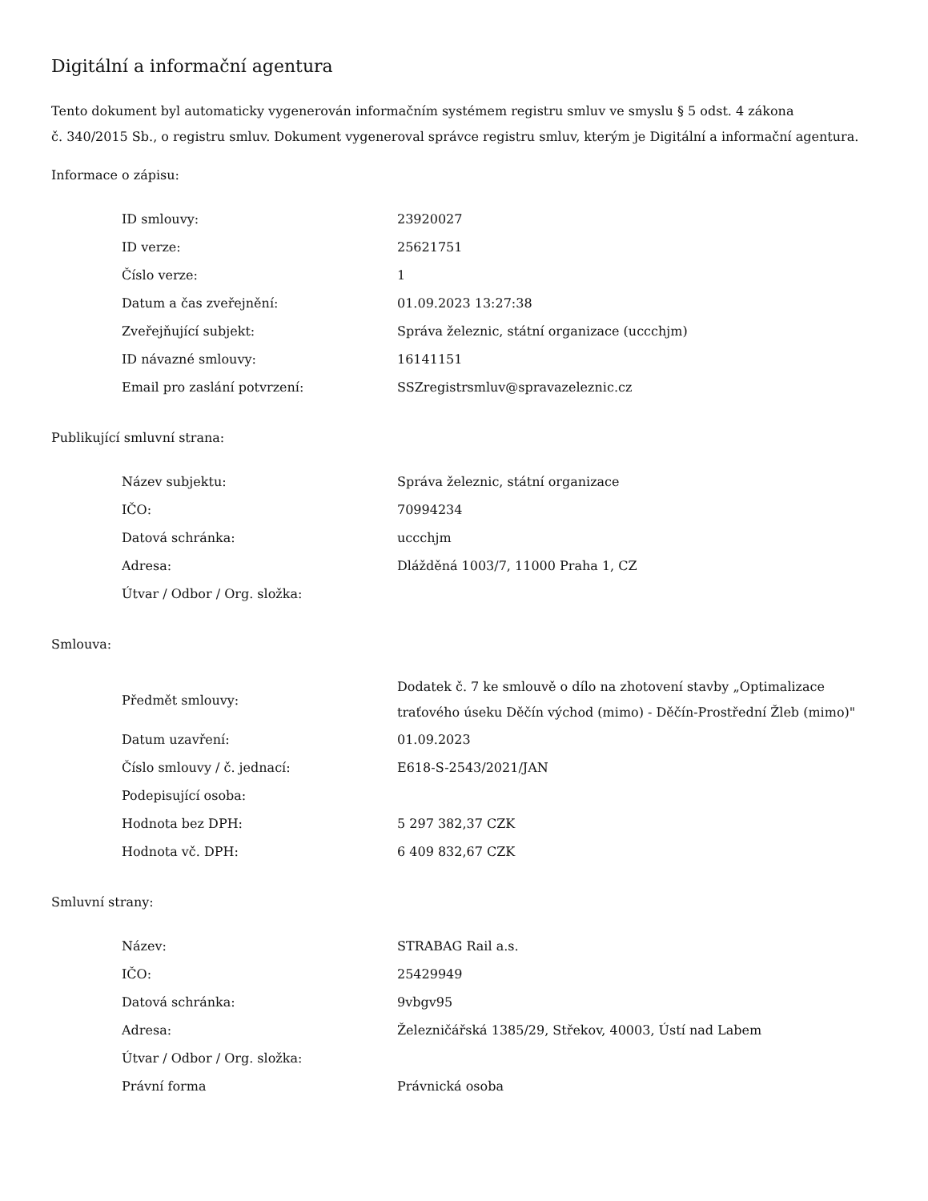Digitální a informační agentura
Tento dokument byl automaticky vygenerován informačním systémem registru smluv ve smyslu § 5 odst. 4 zákona
č. 340/2015 Sb., o registru smluv. Dokument vygeneroval správce registru smluv, kterým je Digitální a informační agentura.
Informace o zápisu:
| ID smlouvy: | 23920027 |
| ID verze: | 25621751 |
| Číslo verze: | 1 |
| Datum a čas zveřejnění: | 01.09.2023 13:27:38 |
| Zveřejňující subjekt: | Správa železnic, státní organizace (uccchjm) |
| ID návazné smlouvy: | 16141151 |
| Email pro zaslání potvrzení: | SSZregistrsmluv@spravazeleznic.cz |
Publikující smluvní strana:
| Název subjektu: | Správa železnic, státní organizace |
| IČO: | 70994234 |
| Datová schránka: | uccchjm |
| Adresa: | Dlážděná 1003/7, 11000 Praha 1, CZ |
| Útvar / Odbor / Org. složka: | |
Smlouva:
| Předmět smlouvy: | Dodatek č. 7 ke smlouvě o dílo na zhotovení stavby „Optimalizace traťového úseku Děčín východ (mimo) - Děčín-Prostřední Žleb (mimo)" |
| Datum uzavření: | 01.09.2023 |
| Číslo smlouvy / č. jednací: | E618-S-2543/2021/JAN |
| Podepisující osoba: | |
| Hodnota bez DPH: | 5 297 382,37 CZK |
| Hodnota vč. DPH: | 6 409 832,67 CZK |
Smluvní strany:
| Název: | STRABAG Rail a.s. |
| IČO: | 25429949 |
| Datová schránka: | 9vbgv95 |
| Adresa: | Železničářská 1385/29, Střekov, 40003, Ústí nad Labem |
| Útvar / Odbor / Org. složka: | |
| Právní forma | Právnická osoba |